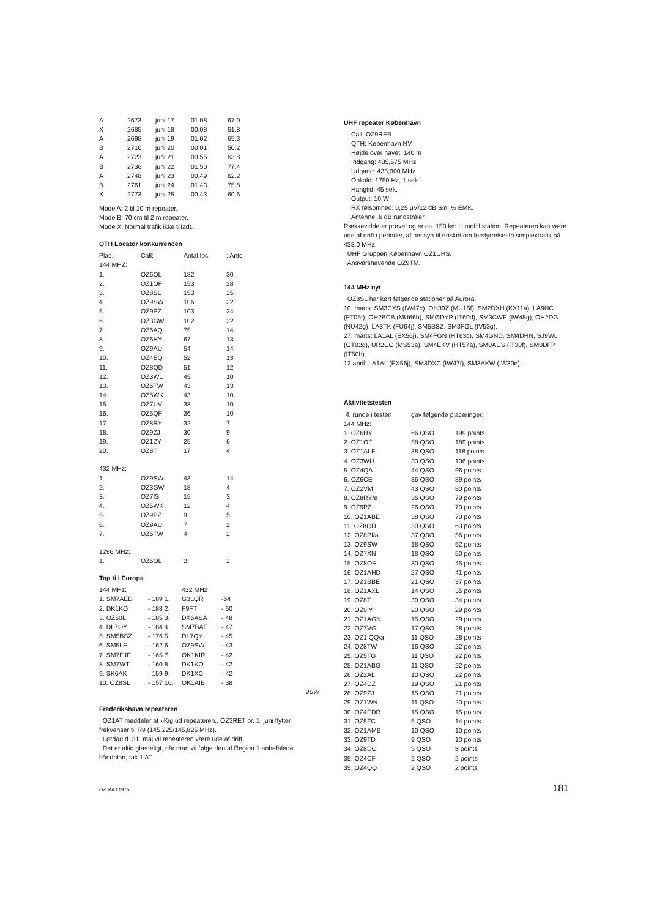| A | 2673 | juni 17 | 01.08 | 67.0 |
| X | 2685 | juni 18 | 00.08 | 51.8 |
| A | 2698 | juni 19 | 01.02 | 65.3 |
| B | 2710 | juni 20 | 00.01 | 50.2 |
| A | 2723 | juni 21 | 00.55 | 63.8 |
| B | 2736 | juni 22 | 01.50 | 77.4 |
| A | 2748 | juni 23 | 00.49 | 62.2 |
| B | 2761 | juni 24 | 01.43 | 75.8 |
| X | 2773 | juni 25 | 00.43 | 60.6 |
Mode A: 2 til 10 m repeater.
Mode B: 70 cm til 2 m repeater.
Mode X: Normal trafik ikke tilladt.
QTH Locator konkurrencen
| Plac.: | Call: | Antal loc. | : Antc |
| 144 MHZ: | | | |
| 1. | OZ6OL | 182 | 30 |
| 2. | OZ1OF | 153 | 28 |
| 3. | OZ8SL | 153 | 25 |
| 4. | OZ9SW | 106 | 22 |
| 5. | OZ9PZ | 103 | 24 |
| 6. | OZ3GW | 102 | 22 |
| 7. | OZ6AQ | 75 | 14 |
| 8. | OZ6HY | 67 | 13 |
| 9. | OZ9AU | 54 | 14 |
| 10. | OZ4EQ | 52 | 13 |
| 11. | OZ8QD | 51 | 12 |
| 12. | OZ3WU | 45 | 10 |
| 13. | OZ6TW | 43 | 13 |
| 14. | OZ5WK | 43 | 10 |
| 15. | OZ7UV | 38 | 10 |
| 16. | OZ5QF | 36 | 10 |
| 17. | OZ8RY | 32 | 7 |
| 18. | OZ9ZJ | 30 | 9 |
| 19. | OZ1ZY | 25 | 6 |
| 20. | OZ8T | 17 | 4 |
| 432 MHz: | | | |
| 1. | OZ9SW | 43 | 14 |
| 2. | OZ3GW | 18 | 4 |
| 3. | OZ7IS | 15 | 3 |
| 4. | OZ5WK | 12 | 4 |
| 5. | OZ9PZ | 9 | 5 |
| 6. | OZ9AU | 7 | 2 |
| 7. | OZ6TW | 4 | 2 |
| 1296 MHz: | | | |
| 1. | OZ6OL | 2 | 2 |
Top ti i Europa
| 144 MHz: | | 432 MHz | |
| 1. SM7AED | - 189 1. | G3LQR | -64 |
| 2. DK1KO | - 188 2. | F9FT | - 60 |
| 3. OZ60L | - 185 3. | DK6ASA | - 48 |
| 4. DL7QY | - 184 4. | SM7BAE | - 47 |
| 5. SM5BSZ | - 176 5. | DL7QY | - 45 |
| 6. SM5LE | - 162 6. | OZ9SW | - 43 |
| 7. SM7FJE | - 165 7. | OK1KIR | - 42 |
| 8. SM7WT | - 160 8. | DK1KO | - 42 |
| 9. SK6AK | - 159 9. | DK1XC | - 42 |
| 10. OZ8SL | - 157 10. | OK1AIB | - 38 |
9SW
Frederikshavn repeateren
OZ1AT meddeler at »Kig ud repeateren.. OZ3RET pr. 1. juni flytter frekvenser til R9 (145,225/145,825 MHz).
Lørdag d. 31. maj vil repeateren være ude af drift.
Det er altid glædeligt, når man vil følge den af Region 1 anbefalede båndplan, tak 1 AT.
UHF repeater København
Call: OZ9REB
QTH: København NV
Højde over havet: 140 m
Indgang: 435,575 MHz
Udgang: 433,000 MHz
Opkald: 1750 Hz, 1 sek.
Hangtid: 45 sek.
Output: 10 W
RX følsomhed: 0,25 μV/12 dB Sin. ½ EMK.
Antenne: 6 dB rundstråler
Rækkevidde er prøvet og er ca. 150 km til mobil station. Repeateren kan være ude af drift i perioder, af hensyn til ønsket om forstyrrelsesfri simplextrafik på 433,0 MHz.
UHF Gruppen København OZ1UHS.
Ansvarshavende OZ9TM.
144 MHz nyt
OZ8SL har kørt følgende stationer på Aurora:
10. marts: SM3CXS (IW47c), OH30Z (MU15f), SM2DXH (KX11a), LA9HC (FT05f), OH2BCB (MU66h), SMØDYP (IT60d), SM3CWE (IW48g), OH2DG (NU42g), LA3TK (FU64j), SM5BSZ, SM3FGL (IV53g).
27. marts: LA1AL (EX56j), SM4FGN (HT63c), SM4GND, SM4DHN, SJ9WL (GT02g), UR2CO (MS53a), SM4EKV (HT57a), SM0AUS (IT30f), SM0DFP (IT50h).
12.april: LA1AL (EX56j), SM3DXC (IW47f), SM3AKW (IW30e).
Aktivitetstesten
| 4. runde i testen | gav følgende placeringer: | |
| 144 MHz: | | |
| 1. OZ6HY | 66 QSO | 199 points |
| 2. OZ1OF | 58 QSO | 189 points |
| 3. OZ1ALF | 38 QSO | 118 points |
| 4. OZ3WU | 33 QSO | 106 points |
| 5. OZ4QA | 44 QSO | 96 points |
| 6. OZ6CE | 36 QSO | 89 points |
| 7. OZ2VM | 43 QSO | 80 points |
| 8. OZ8RY/a | 36 QSO | 79 points |
| 9. OZ9PZ | 26 QSO | 73 points |
| 10. OZ1ABE | 38 QSO | 70 points |
| 11. OZ8QD | 30 QSO | 63 points |
| 12. OZ8PI/a | 37 QSO | 56 points |
| 13. OZ9SW | 18 QSO | 52 points |
| 14. OZ7XN | 18 QSO | 50 points |
| 15. OZ8OE | 30 QSO | 45 points |
| 16. OZ1AHD | 27 QSO | 41 points |
| 17. OZ1BBE | 21 QSO | 37 points |
| 18. OZ1AXL | 14 QSO | 35 points |
| 19. OZ8T | 30 QSO | 34 points |
| 20. OZ9IY | 20 QSO | 29 points |
| 21. OZ1AGN | 15 QSO | 29 points |
| 22. OZ7VG | 17 QSO | 28 points |
| 23. OZ1 QQ/a | 11 QSO | 28 points |
| 24. OZ8TW | 16 QSO | 22 points |
| 25. OZ5TG | 11 QSO | 22 points |
| 25. OZ1ABG | 11 QSO | 22 points |
| 26. OZ2AL | 10 QSO | 22 points |
| 27. OZ4DZ | 19 QSO | 21 points |
| 28. OZ9ZJ | 15 QSO | 21 points |
| 29. OZ1WN | 11 QSO | 20 points |
| 30. OZ4EDR | 15 QSO | 15 points |
| 31. OZ5ZC | 5 QSO | 14 points |
| 32. OZ1AMB | 10 QSO | 10 points |
| 33. OZ9TD | 9 QSO | 10 points |
| 34. OZ8DO | 5 QSO | 8 points |
| 35. OZ4CF | 2 QSO | 2 points |
| 35. OZ4QQ | 2 QSO | 2 points |
OZ MAJ 1975 181